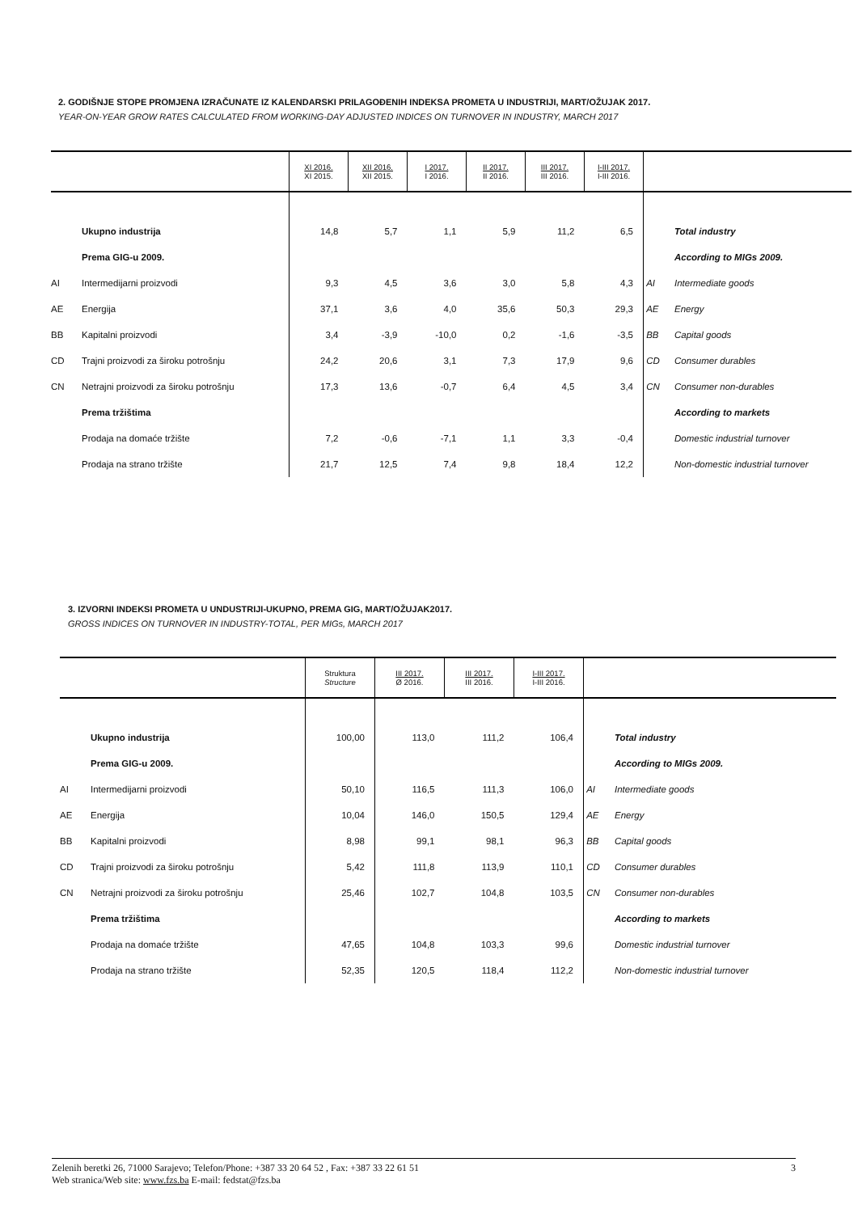2. GODIŠNJE STOPE PROMJENA IZRAČUNATE IZ KALENDARSKI PRILAGOĐENIH INDEKSA PROMETA U INDUSTRIJI, MART/OŽUJAK 2017.
YEAR-ON-YEAR GROW RATES CALCULATED FROM WORKING-DAY ADJUSTED INDICES ON TURNOVER IN INDUSTRY, MARCH 2017
| | | XI 2016. XI 2015. | XII 2016. XII 2015. | I 2017. I 2016. | II 2017. II 2016. | III 2017. III 2016. | I-III 2017. I-III 2016. | | |
| --- | --- | --- | --- | --- | --- | --- | --- | --- | --- |
| | Ukupno industrija | 14,8 | 5,7 | 1,1 | 5,9 | 11,2 | 6,5 | | Total industry |
| | Prema GIG-u 2009. | | | | | | | | According to MIGs 2009. |
| AI | Intermedijarni proizvodi | 9,3 | 4,5 | 3,6 | 3,0 | 5,8 | 4,3 | AI | Intermediate goods |
| AE | Energija | 37,1 | 3,6 | 4,0 | 35,6 | 50,3 | 29,3 | AE | Energy |
| BB | Kapitalni proizvodi | 3,4 | -3,9 | -10,0 | 0,2 | -1,6 | -3,5 | BB | Capital goods |
| CD | Trajni proizvodi za široku potrošnju | 24,2 | 20,6 | 3,1 | 7,3 | 17,9 | 9,6 | CD | Consumer durables |
| CN | Netrajni proizvodi za široku potrošnju | 17,3 | 13,6 | -0,7 | 6,4 | 4,5 | 3,4 | CN | Consumer non-durables |
| | Prema tržištima | | | | | | | | According to markets |
| | Prodaja na domaće tržište | 7,2 | -0,6 | -7,1 | 1,1 | 3,3 | -0,4 | | Domestic industrial turnover |
| | Prodaja na strano tržište | 21,7 | 12,5 | 7,4 | 9,8 | 18,4 | 12,2 | | Non-domestic industrial turnover |
3. IZVORNI INDEKSI PROMETA U UNDUSTRIJI-UKUPNO, PREMA GIG, MART/OŽUJAK2017.
GROSS INDICES ON TURNOVER IN INDUSTRY-TOTAL, PER MIGs, MARCH 2017
| | | Struktura Structure | III 2017. Ø 2016. | III 2017. III 2016. | I-III 2017. I-III 2016. | | |
| --- | --- | --- | --- | --- | --- | --- | --- |
| | Ukupno industrija | 100,00 | 113,0 | 111,2 | 106,4 | | Total industry |
| | Prema GIG-u 2009. | | | | | | According to MIGs 2009. |
| AI | Intermedijarni proizvodi | 50,10 | 116,5 | 111,3 | 106,0 | AI | Intermediate goods |
| AE | Energija | 10,04 | 146,0 | 150,5 | 129,4 | AE | Energy |
| BB | Kapitalni proizvodi | 8,98 | 99,1 | 98,1 | 96,3 | BB | Capital goods |
| CD | Trajni proizvodi za široku potrošnju | 5,42 | 111,8 | 113,9 | 110,1 | CD | Consumer durables |
| CN | Netrajni proizvodi za široku potrošnju | 25,46 | 102,7 | 104,8 | 103,5 | CN | Consumer non-durables |
| | Prema tržištima | | | | | | According to markets |
| | Prodaja na domaće tržište | 47,65 | 104,8 | 103,3 | 99,6 | | Domestic industrial turnover |
| | Prodaja na strano tržište | 52,35 | 120,5 | 118,4 | 112,2 | | Non-domestic industrial turnover |
Zelenih beretki 26, 71000 Sarajevo; Telefon/Phone: +387 33 20 64 52 , Fax: +387 33 22 61 51 3
Web stranica/Web site: www.fzs.ba E-mail: fedstat@fzs.ba